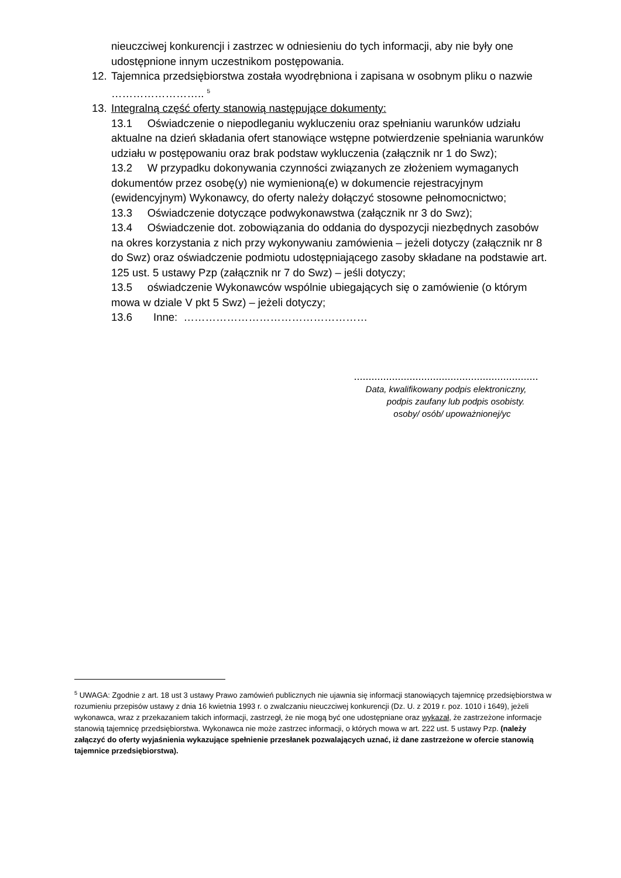nieuczciwej konkurencji i zastrzec w odniesieniu do tych informacji, aby nie były one udostępnione innym uczestnikom postępowania.
12. Tajemnica przedsiębiorstwa została wyodrębniona i zapisana w osobnym pliku o nazwie …………………….. <sup>5</sup>
13. Integralną część oferty stanowią następujące dokumenty:
13.1 Oświadczenie o niepodleganiu wykluczeniu oraz spełnianiu warunków udziału aktualne na dzień składania ofert stanowiące wstępne potwierdzenie spełniania warunków udziału w postępowaniu oraz brak podstaw wykluczenia (załącznik nr 1 do Swz);
13.2 W przypadku dokonywania czynności związanych ze złożeniem wymaganych dokumentów przez osobę(y) nie wymienioną(e) w dokumencie rejestracyjnym (ewidencyjnym) Wykonawcy, do oferty należy dołączyć stosowne pełnomocnictwo;
13.3 Oświadczenie dotyczące podwykonawstwa (załącznik nr 3 do Swz);
13.4 Oświadczenie dot. zobowiązania do oddania do dyspozycji niezbędnych zasobów na okres korzystania z nich przy wykonywaniu zamówienia – jeżeli dotyczy (załącznik nr 8 do Swz) oraz oświadczenie podmiotu udostępniającego zasoby składane na podstawie art. 125 ust. 5 ustawy Pzp (załącznik nr 7 do Swz) – jeśli dotyczy;
13.5 oświadczenie Wykonawców wspólnie ubiegających się o zamówienie (o którym mowa w dziale V pkt 5 Swz) – jeżeli dotyczy;
13.6 Inne: ……………………………………………
...............................................................
Data, kwalifikowany podpis elektroniczny,
podpis zaufany lub podpis osobisty.
osoby/ osób/ upoważnionej/yc
<sup>5</sup> UWAGA: Zgodnie z art. 18 ust 3 ustawy Prawo zamówień publicznych nie ujawnia się informacji stanowiących tajemnicę przedsiębiorstwa w rozumieniu przepisów ustawy z dnia 16 kwietnia 1993 r. o zwalczaniu nieuczciwej konkurencji (Dz. U. z 2019 r. poz. 1010 i 1649), jeżeli wykonawca, wraz z przekazaniem takich informacji, zastrzegł, że nie mogą być one udostępniane oraz wykazał, że zastrzeżone informacje stanowią tajemnicę przedsiębiorstwa. Wykonawca nie może zastrzec informacji, o których mowa w art. 222 ust. 5 ustawy Pzp. (należy załączyć do oferty wyjaśnienia wykazujące spełnienie przesłanek pozwalających uznać, iż dane zastrzeżone w ofercie stanowią tajemnice przedsiębiorstwa).